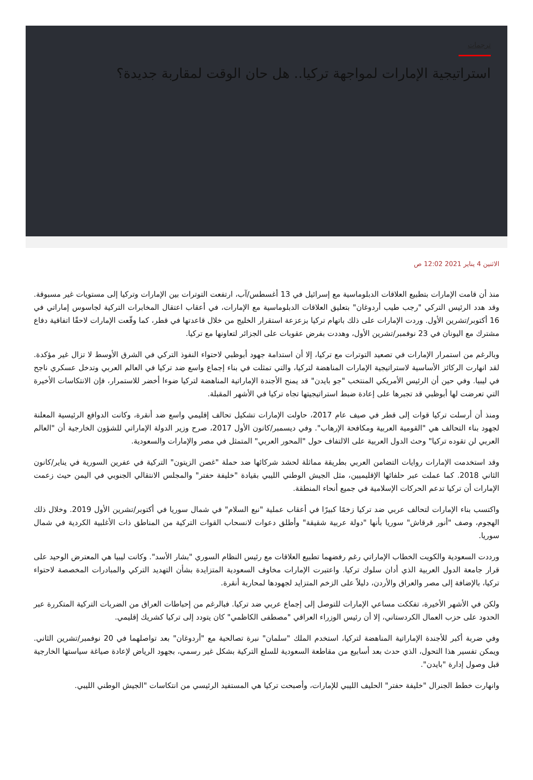ترجمات
استراتيجية الإمارات لمواجهة تركيا.. هل حان الوقت لمقاربة جديدة؟
الاثنين 4 يناير 2021 12:02 ص
منذ أن قامت الإمارات بتطبيع العلاقات الدبلوماسية مع إسرائيل في 13 أغسطس/آب، ارتفعت التوترات بين الإمارات وتركيا إلى مستويات غير مسبوقة. وقد هدد الرئيس التركي "رجب طيب أردوغان" بتعليق العلاقات الدبلوماسية مع الإمارات، في أعقاب اعتقال المخابرات التركية لجاسوس إماراتي في 16 أكتوبر/تشرين الأول. وردت الإمارات على ذلك باتهام تركيا بزعزعة استقرار الخليج من خلال قاعدتها في قطر، كما وقّعت الإمارات لاحقًا اتفاقية دفاع مشترك مع اليونان في 23 نوفمبر/تشرين الأول، وهددت بفرض عقوبات على الجزائر لتعاونها مع تركيا.
وبالرغم من استمرار الإمارات في تصعيد التوترات مع تركيا، إلا أن استدامة جهود أبوظبي لاحتواء النفوذ التركي في الشرق الأوسط لا تزال غير مؤكدة. لقد انهارت الركائز الأساسية لاستراتيجية الإمارات المناهضة لتركيا، والتي تمثلت في بناء إجماع واسع ضد تركيا في العالم العربي وتدخل عسكري ناجح في ليبيا. وفي حين أن الرئيس الأمريكي المنتخب "جو بايدن" قد يمنح الأجندة الإماراتية المناهضة لتركيا ضوءا أخضر للاستمرار، فإن الانتكاسات الأخيرة التي تعرضت لها أبوظبي قد تجبرها على إعادة ضبط استراتيجيتها تجاه تركيا في الأشهر المقبلة.
ومنذ أن أرسلت تركيا قوات إلى قطر في صيف عام 2017، حاولت الإمارات تشكيل تحالف إقليمي واسع ضد أنقرة، وكانت الدوافع الرئيسية المعلنة لجهود بناء التحالف هي "القومية العربية ومكافحة الإرهاب". وفي ديسمبر/كانون الأول 2017، صرح وزير الدولة الإماراتي للشؤون الخارجية أن "العالم العربي لن تقوده تركيا" وحث الدول العربية على الالتفاف حول "المحور العربي" المتمثل في مصر والإمارات والسعودية.
وقد استخدمت الإمارات روايات التضامن العربي بطريقة مماثلة لحشد شركائها ضد حملة "غصن الزيتون" التركية في عفرين السورية في يناير/كانون الثاني 2018. كما عملت عبر حلفائها الإقليميين، مثل الجيش الوطني الليبي بقيادة "خليفة حفتر" والمجلس الانتقالي الجنوبي في اليمن حيث زعمت الإمارات أن تركيا تدعم الحركات الإسلامية في جميع أنحاء المنطقة.
واكتسب بناء الإمارات لتحالف عربي ضد تركيا زخمًا كبيرًا في أعقاب عملية "نبع السلام" في شمال سوريا في أكتوبر/تشرين الأول 2019. وخلال ذلك الهجوم، وصف "أنور قرقاش" سوريا بأنها "دولة عربية شقيقة" وأطلق دعوات لانسحاب القوات التركية من المناطق ذات الأغلبية الكردية في شمال سوريا.
ورددت السعودية والكويت الخطاب الإماراتي رغم رفضهما تطبيع العلاقات مع رئيس النظام السوري "بشار الأسد". وكانت ليبيا هي المعترض الوحيد على قرار جامعة الدول العربية الذي أدان سلوك تركيا. واعتبرت الإمارات مخاوف السعودية المتزايدة بشأن التهديد التركي والمبادرات المخصصة لاحتواء تركيا، بالإضافة إلى مصر والعراق والأردن، دليلاً على الزخم المتزايد لجهودها لمحاربة أنقرة.
ولكن في الأشهر الأخيرة، تفككت مساعي الإمارات للتوصل إلى إجماع عربي ضد تركيا. فبالرغم من إحباطات العراق من الضربات التركية المتكررة عبر الحدود على حزب العمال الكردستاني، إلا أن رئيس الوزراء العراقي "مصطفى الكاظمي" كان يتودد إلى تركيا كشريك إقليمي.
وفي ضربة أكبر للأجندة الإماراتية المناهضة لتركيا، استخدم الملك "سلمان" نبرة تصالحية مع "أردوغان" بعد تواصلهما في 20 نوفمبر/تشرين الثاني. ويمكن تفسير هذا التحول، الذي حدث بعد أسابيع من مقاطعة السعودية للسلع التركية بشكل غير رسمي، بجهود الرياض لإعادة صياغة سياستها الخارجية قبل وصول إدارة "بايدن".
وانهارت خطط الجنرال "خليفة حفتر" الحليف الليبي للإمارات، وأصبحت تركيا هي المستفيد الرئيسي من انتكاسات "الجيش الوطني الليبي.